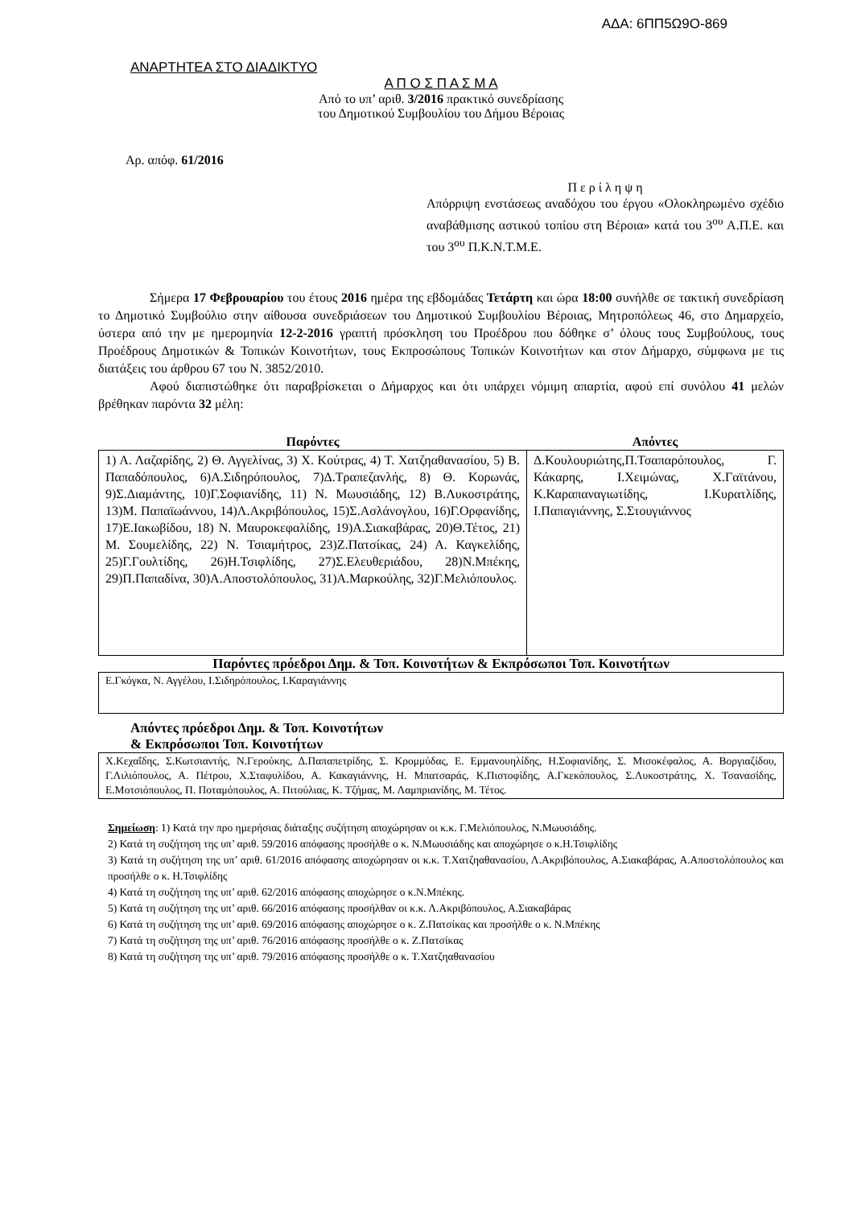ΑΔΑ: 6ΠΠ5Ω9Ο-869
ΑΝΑΡΤΗΤΕΑ ΣΤΟ ΔΙΑΔΙΚΤΥΟ
Α Π Ο Σ Π Α Σ Μ Α
Από το υπ’ αριθ. 3/2016 πρακτικό συνεδρίασης
του Δημοτικού Συμβουλίου του Δήμου Βέροιας
Αρ. απόφ. 61/2016
Π ε ρ ί λ η ψ η
Απόρριψη ενστάσεως αναδόχου του έργου «Ολοκληρωμένο σχέδιο αναβάθμισης αστικού τοπίου στη Βέροια» κατά του 3<sup>ου</sup> Α.Π.Ε. και του 3<sup>ου</sup> Π.Κ.Ν.Τ.Μ.Ε.
Σήμερα 17 Φεβρουαρίου του έτους 2016 ημέρα της εβδομάδας Τετάρτη και ώρα 18:00 συνήλθε σε τακτική συνεδρίαση το Δημοτικό Συμβούλιο στην αίθουσα συνεδριάσεων του Δημοτικού Συμβουλίου Βέροιας, Μητροπόλεως 46, στο Δημαρχείο, ύστερα από την με ημερομηνία 12-2-2016 γραπτή πρόσκληση του Προέδρου που δόθηκε σ’ όλους τους Συμβούλους, τους Προέδρους Δημοτικών & Τοπικών Κοινοτήτων, τους Εκπροσώπους Τοπικών Κοινοτήτων και στον Δήμαρχο, σύμφωνα με τις διατάξεις του άρθρου 67 του Ν. 3852/2010.
Αφού διαπιστώθηκε ότι παραβρίσκεται ο Δήμαρχος και ότι υπάρχει νόμιμη απαρτία, αφού επί συνόλου 41 μελών βρέθηκαν παρόντα 32 μέλη:
| Παρόντες | Απόντες |
| --- | --- |
| 1) Α. Λαζαρίδης, 2) Θ. Αγγελίνας, 3) Χ. Κούτρας, 4) Τ. Χατζηαθανασίου, 5) Β. Παπαδόπουλος, 6)Α.Σιδηρόπουλος, 7)Δ.Τραπεζανλής, 8) Θ. Κορωνάς, 9)Σ.Διαμάντης, 10)Γ.Σοφιανίδης, 11) Ν. Μωυσιάδης, 12) Β.Λυκοστράτης, 13)Μ. Παπαϊωάννου, 14)Λ.Ακριβόπουλος, 15)Σ.Ασλάνογλου, 16)Γ.Ορφανίδης, 17)Ε.Ιακωβίδου, 18) Ν. Μαυροκεφαλίδης, 19)Α.Σιακαβάρας, 20)Θ.Τέτος, 21) Μ. Σουμελίδης, 22) Ν. Τσιαμήτρος, 23)Ζ.Πατσίκας, 24) Α. Καγκελίδης, 25)Γ.Γουλτίδης, 26)Η.Τσιφλίδης, 27)Σ.Ελευθεριάδου, 28)Ν.Μπέκης, 29)Π.Παπαδίνα, 30)Α.Αποστολόπουλος, 31)Α.Μαρκούλης, 32)Γ.Μελιόπουλος. | Δ.Κουλουριώτης,Π.Τσαπαρόπουλος, Γ. Κάκαρης, Ι.Χειμώνας, Χ.Γαϊτάνου, Κ.Καραπαναγιωτίδης, Ι.Κυρατλίδης, Ι.Παπαγιάννης, Σ.Στουγιάννος |
Παρόντες πρόεδροι Δημ. & Τοπ. Κοινοτήτων & Εκπρόσωποι Τοπ. Κοινοτήτων
| Ε.Γκόγκα, Ν. Αγγέλου, Ι.Σιδηρόπουλος, Ι.Καραγιάννης |
Απόντες πρόεδροι Δημ. & Τοπ. Κοινοτήτων
& Εκπρόσωποι Τοπ. Κοινοτήτων
| Χ.Κεχαΐδης, Σ.Κωτσιαντής, Ν.Γερούκης, Δ.Παπαπετρίδης, Σ. Κρομμύδας, Ε. Εμμανουηλίδης, Η.Σοφιανίδης, Σ. Μισοκέφαλος, Α. Βοργιαζίδου, Γ.Λιλιόπουλος, Α. Πέτρου, Χ.Σταφυλίδου, Α. Κακαγιάννης, Η. Μπατσαράς, Κ.Πιστοφίδης, Α.Γκεκόπουλος, Σ.Λυκοστράτης, Χ. Τσανασίδης, Ε.Μοτσιόπουλος, Π. Ποταμόπουλος, Α. Πιτούλιας, Κ. Τζήμας, Μ. Λαμπριανίδης, Μ. Τέτος. |
Σημείωση: 1) Κατά την προ ημερήσιας διάταξης συζήτηση αποχώρησαν οι κ.κ. Γ.Μελιόπουλος, Ν.Μωυσιάδης.
2) Κατά τη συζήτηση της υπ’ αριθ. 59/2016 απόφασης προσήλθε ο κ. Ν.Μωυσιάδης και αποχώρησε ο κ.Η.Τσιφλίδης
3) Κατά τη συζήτηση της υπ’ αριθ. 61/2016 απόφασης αποχώρησαν οι κ.κ. Τ.Χατζηαθανασίου, Λ.Ακριβόπουλος, Α.Σιακαβάρας, Α.Αποστολόπουλος και προσήλθε ο κ. Η.Τσιφλίδης
4) Κατά τη συζήτηση της υπ’ αριθ. 62/2016 απόφασης αποχώρησε ο κ.Ν.Μπέκης.
5) Κατά τη συζήτηση της υπ’ αριθ. 66/2016 απόφασης προσήλθαν οι κ.κ. Λ.Ακριβόπουλος, Α.Σιακαβάρας
6) Κατά τη συζήτηση της υπ’ αριθ. 69/2016 απόφασης αποχώρησε ο κ. Ζ.Πατσίκας και προσήλθε ο κ. Ν.Μπέκης
7) Κατά τη συζήτηση της υπ’ αριθ. 76/2016 απόφασης προσήλθε ο κ. Ζ.Πατσίκας
8) Κατά τη συζήτηση της υπ’ αριθ. 79/2016 απόφασης προσήλθε ο κ. Τ.Χατζηαθανασίου